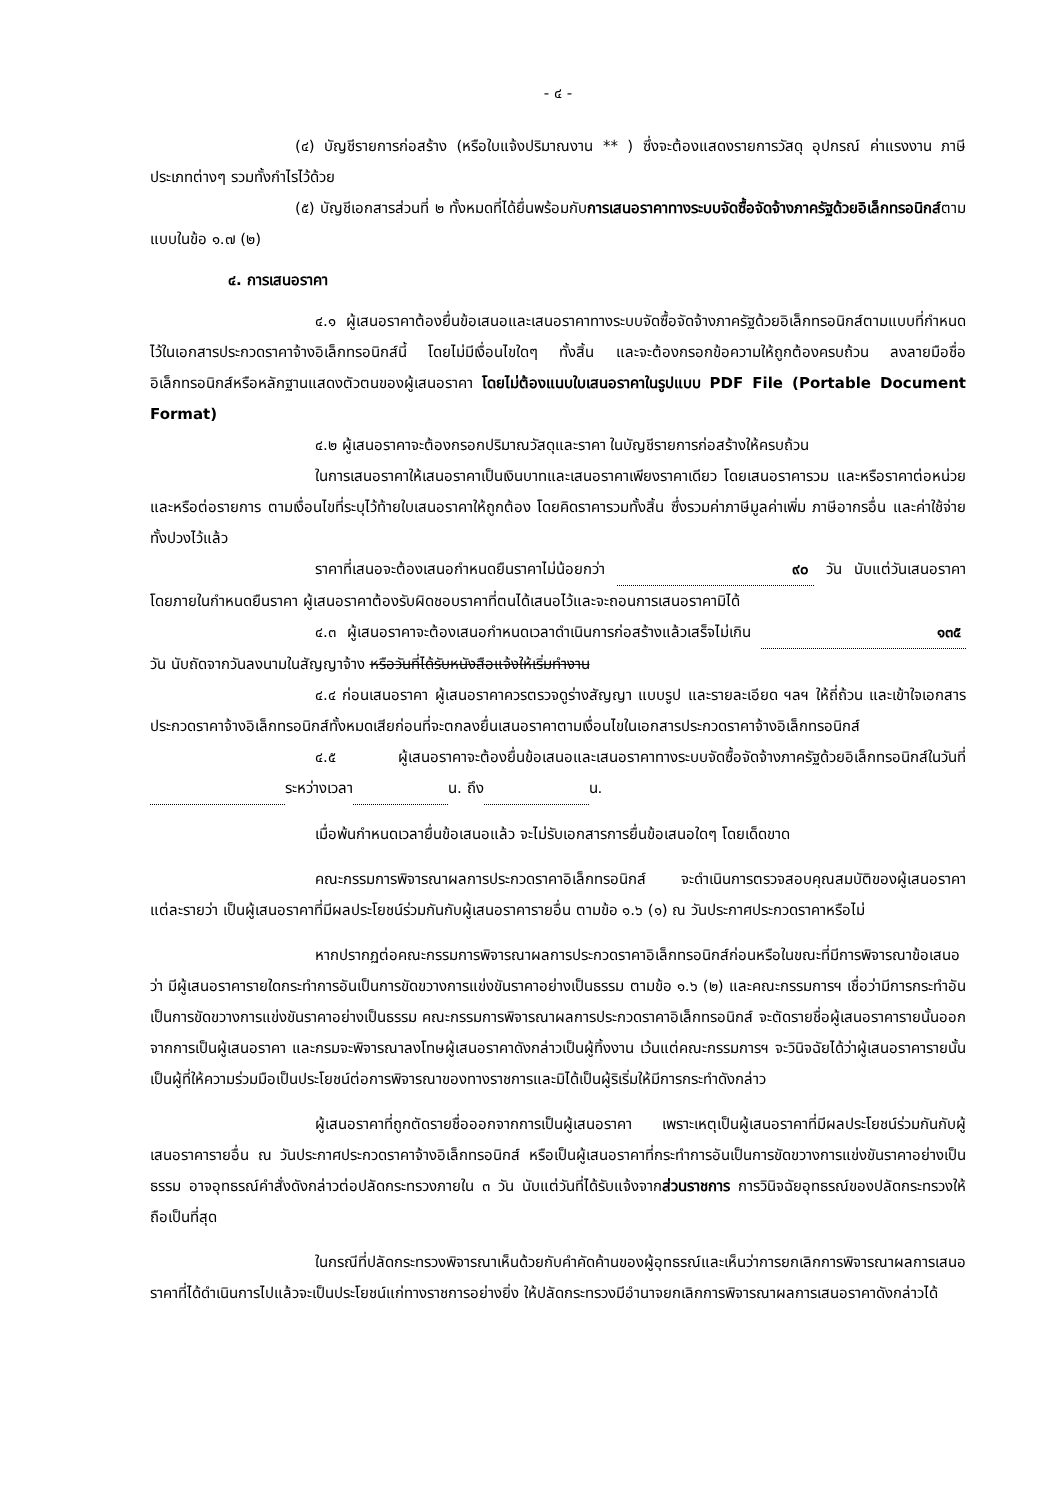- ๔ -
(๔) บัญชีรายการก่อสร้าง (หรือใบแจ้งปริมาณงาน ** ) ซึ่งจะต้องแสดงรายการวัสดุ อุปกรณ์ ค่าแรงงาน ภาษีประเภทต่างๆ รวมทั้งกำไรไว้ด้วย
(๕) บัญชีเอกสารส่วนที่ ๒ ทั้งหมดที่ได้ยื่นพร้อมกับการเสนอราคาทางระบบจัดซื้อจัดจ้างภาครัฐด้วยอิเล็กทรอนิกส์ตามแบบในข้อ ๑.๗ (๒)
๔. การเสนอราคา
๔.๑ ผู้เสนอราคาต้องยื่นข้อเสนอและเสนอราคาทางระบบจัดซื้อจัดจ้างภาครัฐด้วยอิเล็กทรอนิกส์ตามแบบที่กำหนดไว้ในเอกสารประกวดราคาจ้างอิเล็กทรอนิกส์นี้ โดยไม่มีเงื่อนไขใดๆ ทั้งสิ้น และจะต้องกรอกข้อความให้ถูกต้องครบถ้วน ลงลายมือชื่ออิเล็กทรอนิกส์หรือหลักฐานแสดงตัวตนของผู้เสนอราคา โดยไม่ต้องแนบใบเสนอราคาในรูปแบบ PDF File (Portable Document Format)
๔.๒ ผู้เสนอราคาจะต้องกรอกปริมาณวัสดุและราคา ในบัญชีรายการก่อสร้างให้ครบถ้วน
ในการเสนอราคาให้เสนอราคาเป็นเงินบาทและเสนอราคาเพียงราคาเดียว โดยเสนอราคารวม และหรือราคาต่อหน่วย และหรือต่อรายการ ตามเงื่อนไขที่ระบุไว้ท้ายใบเสนอราคาให้ถูกต้อง โดยคิดราคารวมทั้งสิ้น ซึ่งรวมค่าภาษีมูลค่าเพิ่ม ภาษีอากรอื่น และค่าใช้จ่ายทั้งปวงไว้แล้ว
ราคาที่เสนอจะต้องเสนอกำหนดยืนราคาไม่น้อยกว่า ๙๐ วัน นับแต่วันเสนอราคา โดยภายในกำหนดยืนราคา ผู้เสนอราคาต้องรับผิดชอบราคาที่ตนได้เสนอไว้และจะถอนการเสนอราคามิได้
๔.๓ ผู้เสนอราคาจะต้องเสนอกำหนดเวลาดำเนินการก่อสร้างแล้วเสร็จไม่เกิน ๑๓๕ วัน นับถัดจากวันลงนามในสัญญาจ้าง หรือวันที่ได้รับหนังสือแจ้งให้เริ่มทำงาน
๔.๔ ก่อนเสนอราคา ผู้เสนอราคาควรตรวจดูร่างสัญญา แบบรูป และรายละเอียด ฯลฯ ให้ถี่ถ้วน และเข้าใจเอกสารประกวดราคาจ้างอิเล็กทรอนิกส์ทั้งหมดเสียก่อนที่จะตกลงยื่นเสนอราคาตามเงื่อนไขในเอกสารประกวดราคาจ้างอิเล็กทรอนิกส์
๔.๕ ผู้เสนอราคาจะต้องยื่นข้อเสนอและเสนอราคาทางระบบจัดซื้อจัดจ้างภาครัฐด้วยอิเล็กทรอนิกส์ในวันที่ ระหว่างเวลา น. ถึง น.
เมื่อพ้นกำหนดเวลายื่นข้อเสนอแล้ว จะไม่รับเอกสารการยื่นข้อเสนอใดๆ โดยเด็ดขาด
คณะกรรมการพิจารณาผลการประกวดราคาอิเล็กทรอนิกส์ จะดำเนินการตรวจสอบคุณสมบัติของผู้เสนอราคาแต่ละรายว่า เป็นผู้เสนอราคาที่มีผลประโยชน์ร่วมกันกับผู้เสนอราคารายอื่น ตามข้อ ๑.๖ (๑) ณ วันประกาศประกวดราคาหรือไม่
หากปรากฏต่อคณะกรรมการพิจารณาผลการประกวดราคาอิเล็กทรอนิกส์ก่อนหรือในขณะที่มีการพิจารณาข้อเสนอว่า มีผู้เสนอราคารายใดกระทำการอันเป็นการขัดขวางการแข่งขันราคาอย่างเป็นธรรม ตามข้อ ๑.๖ (๒) และคณะกรรมการฯ เชื่อว่ามีการกระทำอันเป็นการขัดขวางการแข่งขันราคาอย่างเป็นธรรม คณะกรรมการพิจารณาผลการประกวดราคาอิเล็กทรอนิกส์ จะตัดรายชื่อผู้เสนอราคารายนั้นออกจากการเป็นผู้เสนอราคา และกรมจะพิจารณาลงโทษผู้เสนอราคาดังกล่าวเป็นผู้ทิ้งงาน เว้นแต่คณะกรรมการฯ จะวินิจฉัยได้ว่าผู้เสนอราคารายนั้นเป็นผู้ที่ให้ความร่วมมือเป็นประโยชน์ต่อการพิจารณาของทางราชการและมิได้เป็นผู้ริเริ่มให้มีการกระทำดังกล่าว
ผู้เสนอราคาที่ถูกตัดรายชื่อออกจากการเป็นผู้เสนอราคา เพราะเหตุเป็นผู้เสนอราคาที่มีผลประโยชน์ร่วมกันกับผู้เสนอราคารายอื่น ณ วันประกาศประกวดราคาจ้างอิเล็กทรอนิกส์ หรือเป็นผู้เสนอราคาที่กระทำการอันเป็นการขัดขวางการแข่งขันราคาอย่างเป็นธรรม อาจอุทธรณ์คำสั่งดังกล่าวต่อปลัดกระทรวงภายใน ๓ วัน นับแต่วันที่ได้รับแจ้งจากส่วนราชการ การวินิจฉัยอุทธรณ์ของปลัดกระทรวงให้ถือเป็นที่สุด
ในกรณีที่ปลัดกระทรวงพิจารณาเห็นด้วยกับคำคัดค้านของผู้อุทธรณ์และเห็นว่าการยกเลิกการพิจารณาผลการเสนอราคาที่ได้ดำเนินการไปแล้วจะเป็นประโยชน์แก่ทางราชการอย่างยิ่ง ให้ปลัดกระทรวงมีอำนาจยกเลิกการพิจารณาผลการเสนอราคาดังกล่าวได้